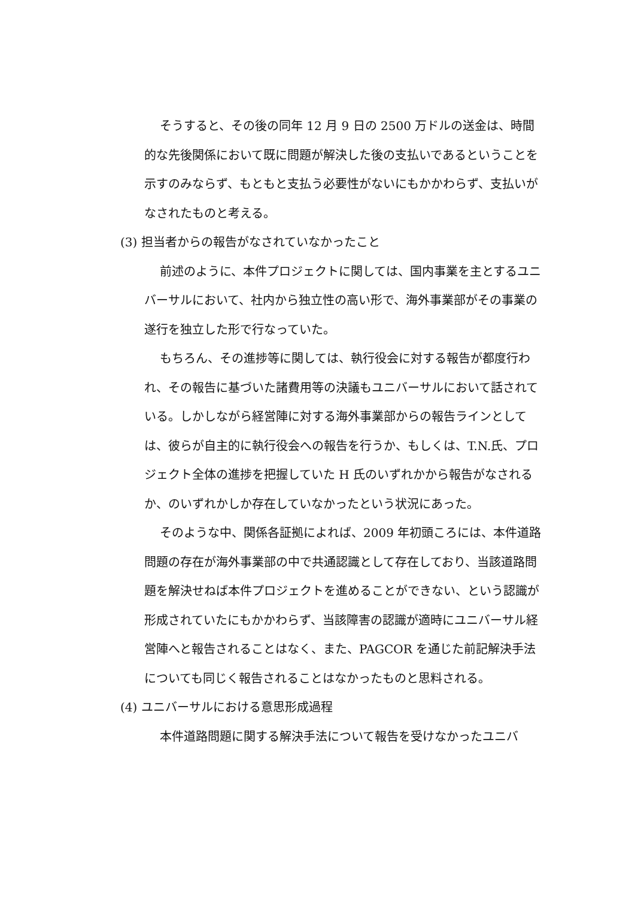そうすると、その後の同年 12 月 9 日の 2500 万ドルの送金は、時間的な先後関係において既に問題が解決した後の支払いであるということを示すのみならず、もともと支払う必要性がないにもかかわらず、支払いがなされたものと考える。
(3) 担当者からの報告がなされていなかったこと
前述のように、本件プロジェクトに関しては、国内事業を主とするユニバーサルにおいて、社内から独立性の高い形で、海外事業部がその事業の遂行を独立した形で行なっていた。
もちろん、その進捗等に関しては、執行役会に対する報告が都度行われ、その報告に基づいた諸費用等の決議もユニバーサルにおいて話されている。しかしながら経営陣に対する海外事業部からの報告ラインとしては、彼らが自主的に執行役会への報告を行うか、もしくは、T.N.氏、プロジェクト全体の進捗を把握していた H 氏のいずれかから報告がなされるか、のいずれかしか存在していなかったという状況にあった。
そのような中、関係各証拠によれば、2009 年初頭ころには、本件道路問題の存在が海外事業部の中で共通認識として存在しており、当該道路問題を解決せねば本件プロジェクトを進めることができない、という認識が形成されていたにもかかわらず、当該障害の認識が適時にユニバーサル経営陣へと報告されることはなく、また、PAGCOR を通じた前記解決手法についても同じく報告されることはなかったものと思料される。
(4) ユニバーサルにおける意思形成過程
本件道路問題に関する解決手法について報告を受けなかったユニバ